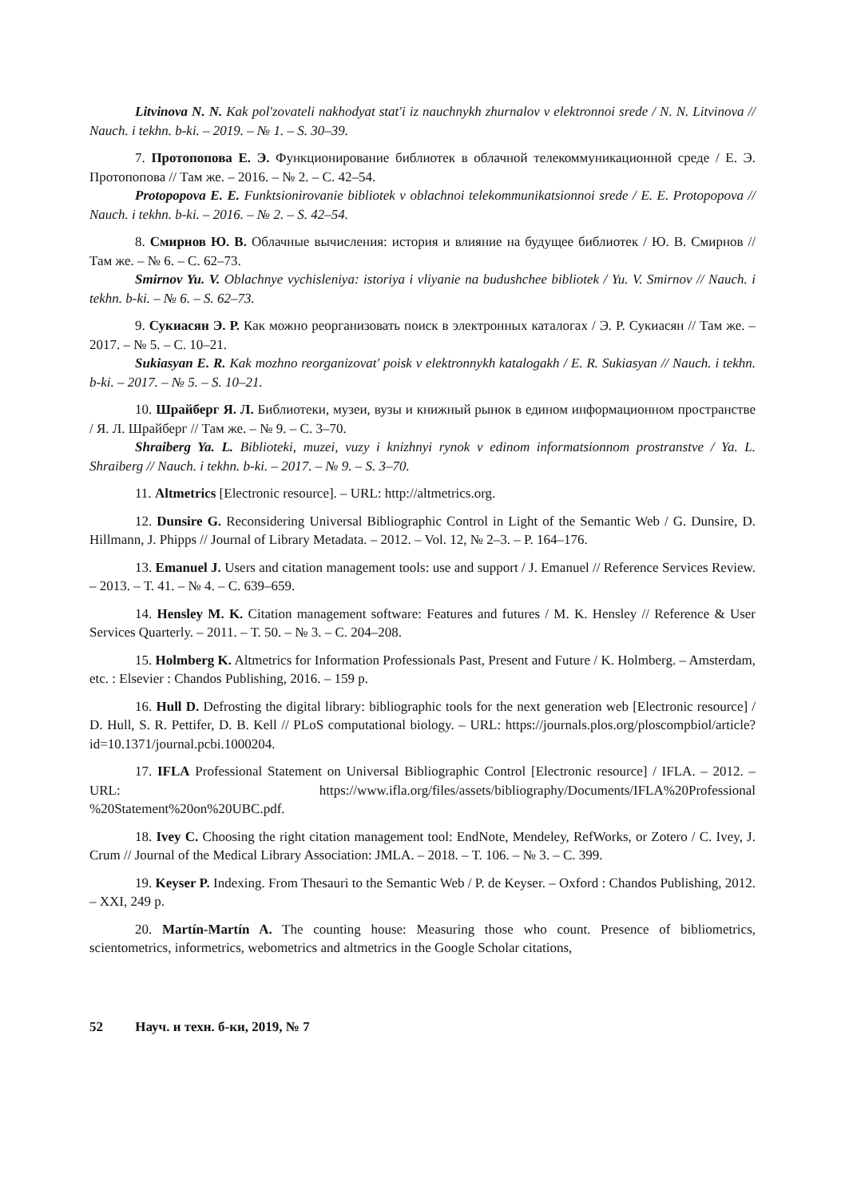Litvinova N. N. Kak pol'zovateli nakhodyat stat'i iz nauchnykh zhurnalov v elektronnoi srede / N. N. Litvinova // Nauch. i tekhn. b-ki. – 2019. – № 1. – S. 30–39.
7. Протопопова Е. Э. Функционирование библиотек в облачной телекоммуникационной среде / Е. Э. Протопопова // Там же. – 2016. – № 2. – С. 42–54.
Protopopova E. E. Funktsionirovanie bibliotek v oblachnoi telekommunikatsionnoi srede / E. E. Protopopova // Nauch. i tekhn. b-ki. – 2016. – № 2. – S. 42–54.
8. Смирнов Ю. В. Облачные вычисления: история и влияние на будущее библиотек / Ю. В. Смирнов // Там же. – № 6. – С. 62–73.
Smirnov Yu. V. Oblachnye vychisleniya: istoriya i vliyanie na budushchee bibliotek / Yu. V. Smirnov // Nauch. i tekhn. b-ki. – № 6. – S. 62–73.
9. Сукиасян Э. Р. Как можно реорганизовать поиск в электронных каталогах / Э. Р. Сукиасян // Там же. – 2017. – № 5. – С. 10–21.
Sukiasyan E. R. Kak mozhno reorganizovat' poisk v elektronnykh katalogakh / E. R. Sukiasyan // Nauch. i tekhn. b-ki. – 2017. – № 5. – S. 10–21.
10. Шрайберг Я. Л. Библиотеки, музеи, вузы и книжный рынок в едином информационном пространстве / Я. Л. Шрайберг // Там же. – № 9. – С. 3–70.
Shraiberg Ya. L. Biblioteki, muzei, vuzy i knizhnyi rynok v edinom informatsionnom prostranstve / Ya. L. Shraiberg // Nauch. i tekhn. b-ki. – 2017. – № 9. – S. 3–70.
11. Altmetrics [Electronic resource]. – URL: http://altmetrics.org.
12. Dunsire G. Reconsidering Universal Bibliographic Control in Light of the Semantic Web / G. Dunsire, D. Hillmann, J. Phipps // Journal of Library Metadata. – 2012. – Vol. 12, № 2–3. – P. 164–176.
13. Emanuel J. Users and citation management tools: use and support / J. Emanuel // Reference Services Review. – 2013. – Т. 41. – № 4. – С. 639–659.
14. Hensley M. K. Citation management software: Features and futures / M. K. Hensley // Reference & User Services Quarterly. – 2011. – Т. 50. – № 3. – С. 204–208.
15. Holmberg K. Altmetrics for Information Professionals Past, Present and Future / K. Holmberg. – Amsterdam, etc. : Elsevier : Chandos Publishing, 2016. – 159 p.
16. Hull D. Defrosting the digital library: bibliographic tools for the next generation web [Electronic resource] / D. Hull, S. R. Pettifer, D. B. Kell // PLoS computational biology. – URL: https://journals.plos.org/ploscompbiol/article?id=10.1371/journal.pcbi.1000204.
17. IFLA Professional Statement on Universal Bibliographic Control [Electronic resource] / IFLA. – 2012. – URL: https://www.ifla.org/files/assets/bibliography/Documents/IFLA%20Professional %20Statement%20on%20UBC.pdf.
18. Ivey C. Choosing the right citation management tool: EndNote, Mendeley, RefWorks, or Zotero / C. Ivey, J. Crum // Journal of the Medical Library Association: JMLA. – 2018. – Т. 106. – № 3. – С. 399.
19. Keyser P. Indexing. From Thesauri to the Semantic Web / P. de Keyser. – Oxford : Chandos Publishing, 2012. – XXI, 249 p.
20. Martín-Martín A. The counting house: Measuring those who count. Presence of bibliometrics, scientometrics, informetrics, webometrics and altmetrics in the Google Scholar citations,
52 Науч. и техн. б-ки, 2019, № 7